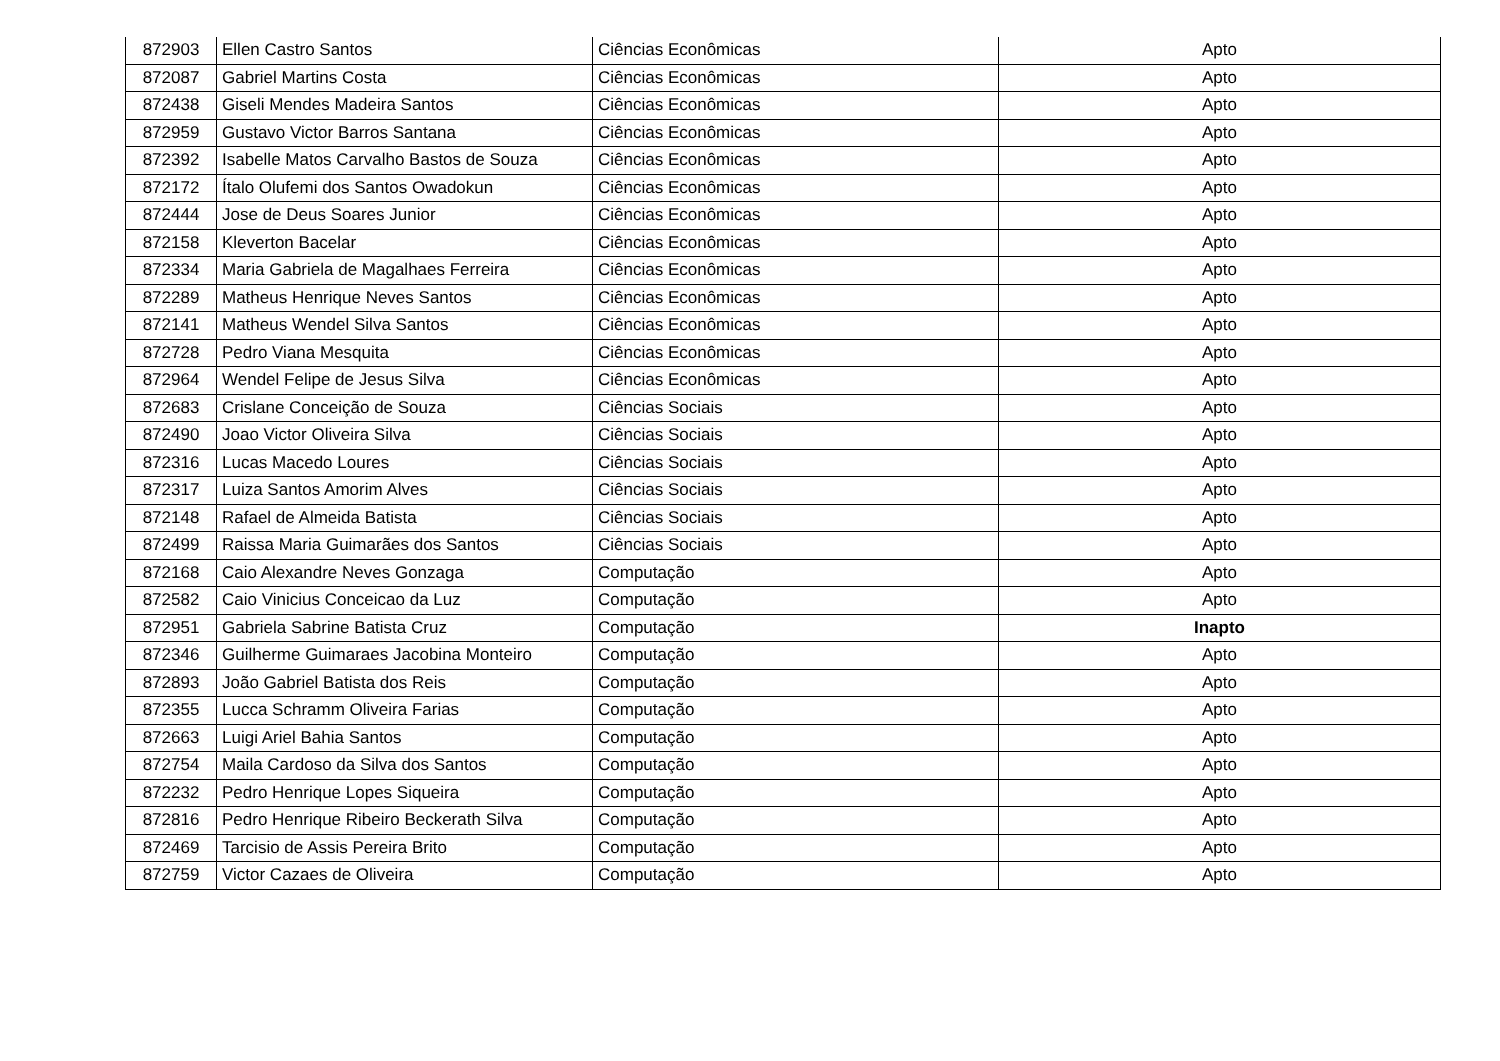| 872903 | Ellen Castro Santos | Ciências Econômicas | Apto |
| 872087 | Gabriel Martins Costa | Ciências Econômicas | Apto |
| 872438 | Giseli Mendes Madeira Santos | Ciências Econômicas | Apto |
| 872959 | Gustavo Victor Barros Santana | Ciências Econômicas | Apto |
| 872392 | Isabelle Matos Carvalho Bastos de Souza | Ciências Econômicas | Apto |
| 872172 | Ítalo Olufemi dos Santos Owadokun | Ciências Econômicas | Apto |
| 872444 | Jose de Deus Soares Junior | Ciências Econômicas | Apto |
| 872158 | Kleverton Bacelar | Ciências Econômicas | Apto |
| 872334 | Maria Gabriela de Magalhaes Ferreira | Ciências Econômicas | Apto |
| 872289 | Matheus Henrique Neves Santos | Ciências Econômicas | Apto |
| 872141 | Matheus Wendel Silva Santos | Ciências Econômicas | Apto |
| 872728 | Pedro Viana Mesquita | Ciências Econômicas | Apto |
| 872964 | Wendel Felipe de Jesus Silva | Ciências Econômicas | Apto |
| 872683 | Crislane Conceição de Souza | Ciências Sociais | Apto |
| 872490 | Joao Victor Oliveira Silva | Ciências Sociais | Apto |
| 872316 | Lucas Macedo Loures | Ciências Sociais | Apto |
| 872317 | Luiza Santos Amorim Alves | Ciências Sociais | Apto |
| 872148 | Rafael de Almeida Batista | Ciências Sociais | Apto |
| 872499 | Raissa Maria Guimarães dos Santos | Ciências Sociais | Apto |
| 872168 | Caio Alexandre Neves Gonzaga | Computação | Apto |
| 872582 | Caio Vinicius Conceicao da Luz | Computação | Apto |
| 872951 | Gabriela Sabrine Batista Cruz | Computação | Inapto |
| 872346 | Guilherme Guimaraes Jacobina Monteiro | Computação | Apto |
| 872893 | João Gabriel Batista dos Reis | Computação | Apto |
| 872355 | Lucca Schramm Oliveira Farias | Computação | Apto |
| 872663 | Luigi Ariel Bahia Santos | Computação | Apto |
| 872754 | Maila Cardoso da Silva dos Santos | Computação | Apto |
| 872232 | Pedro Henrique Lopes Siqueira | Computação | Apto |
| 872816 | Pedro Henrique Ribeiro Beckerath Silva | Computação | Apto |
| 872469 | Tarcisio de Assis Pereira Brito | Computação | Apto |
| 872759 | Victor Cazaes de Oliveira | Computação | Apto |